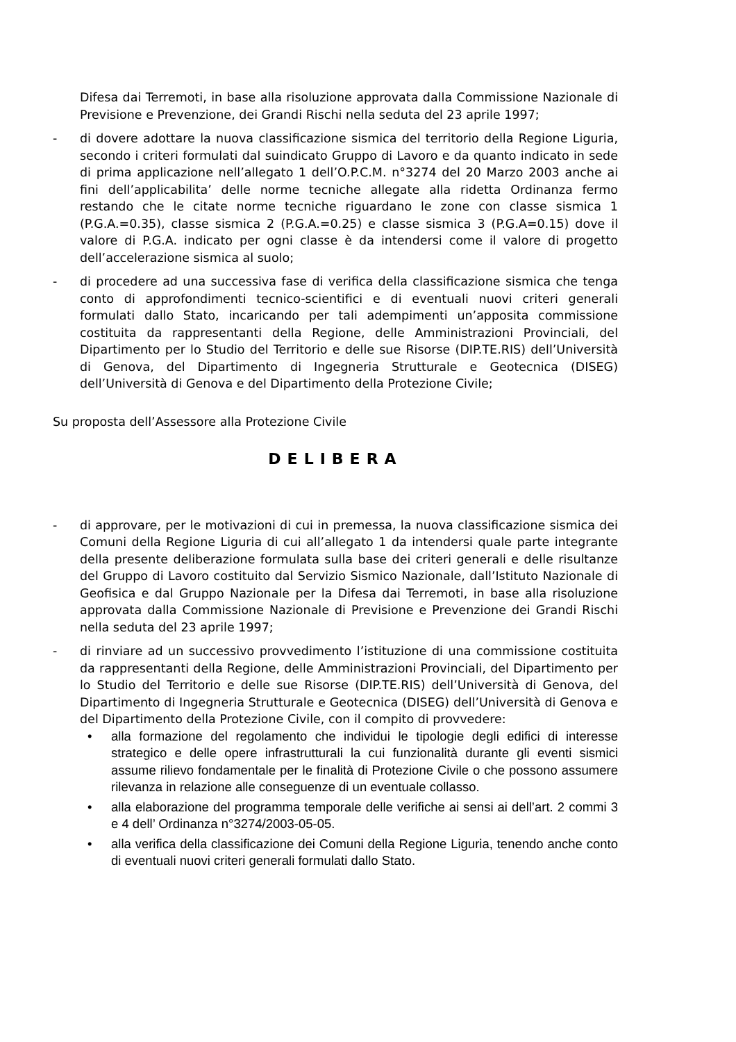Difesa dai Terremoti, in base alla risoluzione approvata dalla Commissione Nazionale di Previsione e Prevenzione, dei Grandi Rischi nella seduta del 23 aprile 1997;
- di dovere adottare la nuova classificazione sismica del territorio della Regione Liguria, secondo i criteri formulati dal suindicato Gruppo di Lavoro e da quanto indicato in sede di prima applicazione nell’allegato 1 dell’O.P.C.M. n°3274 del 20 Marzo 2003 anche ai fini dell’applicabilita’ delle norme tecniche allegate alla ridetta Ordinanza fermo restando che le citate norme tecniche riguardano le zone con classe sismica 1 (P.G.A.=0.35), classe sismica 2 (P.G.A.=0.25) e classe sismica 3 (P.G.A=0.15) dove il valore di P.G.A. indicato per ogni classe è da intendersi come il valore di progetto dell’accelerazione sismica al suolo;
- di procedere ad una successiva fase di verifica della classificazione sismica che tenga conto di approfondimenti tecnico-scientifici e di eventuali nuovi criteri generali formulati dallo Stato, incaricando per tali adempimenti un’apposita commissione costituita da rappresentanti della Regione, delle Amministrazioni Provinciali, del Dipartimento per lo Studio del Territorio e delle sue Risorse (DIP.TE.RIS) dell’Università di Genova, del Dipartimento di Ingegneria Strutturale e Geotecnica (DISEG) dell’Università di Genova e del Dipartimento della Protezione Civile;
Su proposta dell’Assessore alla Protezione Civile
DELIBERA
- di approvare, per le motivazioni di cui in premessa, la nuova classificazione sismica dei Comuni della Regione Liguria di cui all’allegato 1 da intendersi quale parte integrante della presente deliberazione formulata sulla base dei criteri generali e delle risultanze del Gruppo di Lavoro costituito dal Servizio Sismico Nazionale, dall’Istituto Nazionale di Geofisica e dal Gruppo Nazionale per la Difesa dai Terremoti, in base alla risoluzione approvata dalla Commissione Nazionale di Previsione e Prevenzione dei Grandi Rischi nella seduta del 23 aprile 1997;
- di rinviare ad un successivo provvedimento l’istituzione di una commissione costituita da rappresentanti della Regione, delle Amministrazioni Provinciali, del Dipartimento per lo Studio del Territorio e delle sue Risorse (DIP.TE.RIS) dell’Università di Genova, del Dipartimento di Ingegneria Strutturale e Geotecnica (DISEG) dell’Università di Genova e del Dipartimento della Protezione Civile, con il compito di provvedere:
• alla formazione del regolamento che individui le tipologie degli edifici di interesse strategico e delle opere infrastrutturali la cui funzionalità durante gli eventi sismici assume rilievo fondamentale per le finalità di Protezione Civile o che possono assumere rilevanza in relazione alle conseguenze di un eventuale collasso.
• alla elaborazione del programma temporale delle verifiche ai sensi ai dell’art. 2 commi 3 e 4 dell’ Ordinanza n°3274/2003-05-05.
• alla verifica della classificazione dei Comuni della Regione Liguria, tenendo anche conto di eventuali nuovi criteri generali formulati dallo Stato.